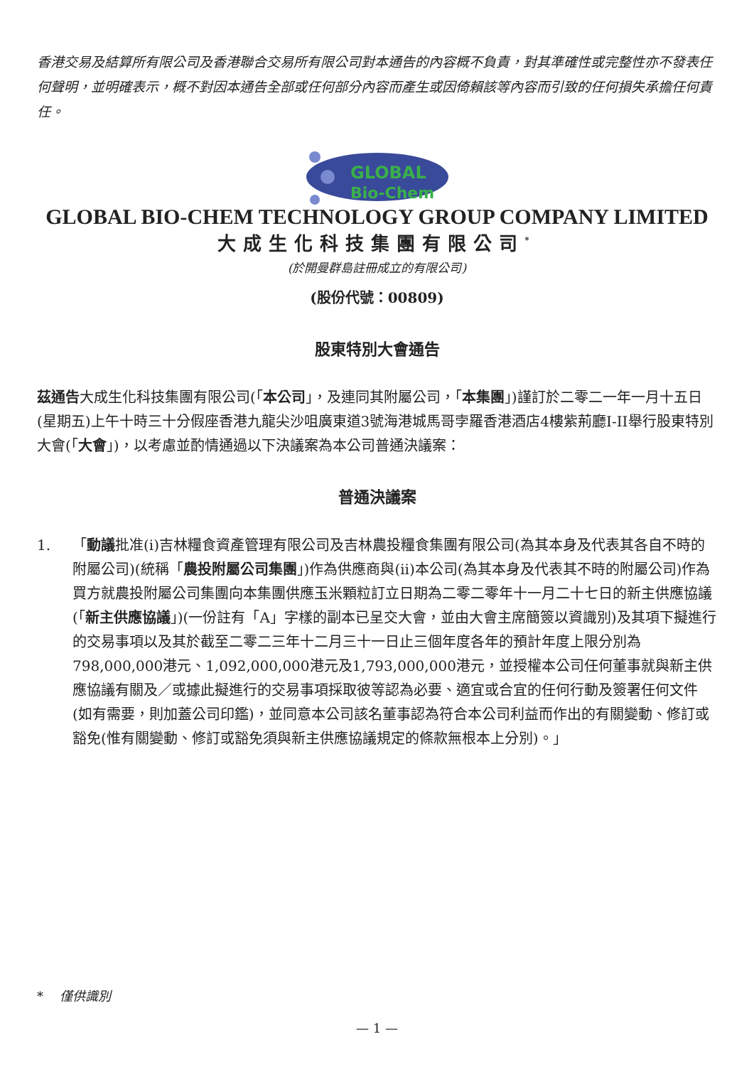香港交易及結算所有限公司及香港聯合交易所有限公司對本通告的內容概不負責，對其準確性或完整性亦不發表任何聲明，並明確表示，概不對因本通告全部或任何部分內容而產生或因倚賴該等內容而引致的任何損失承擔任何責任。
GLOBAL
Bio-Chem
GLOBAL BIO-CHEM TECHNOLOGY GROUP COMPANY LIMITED
大成生化科技集團有限公司<sup>*</sup>
(於開曼群島註冊成立的有限公司)
(股份代號：00809)
股東特別大會通告
茲通告大成生化科技集團有限公司(「本公司」，及連同其附屬公司，「本集團」)謹訂於二零二一年一月十五日(星期五)上午十時三十分假座香港九龍尖沙咀廣東道3號海港城馬哥孛羅香港酒店4樓紫荊廳I-II舉行股東特別大會(「大會」)，以考慮並酌情通過以下決議案為本公司普通決議案：
普通決議案
1. 「動議批准(i)吉林糧食資產管理有限公司及吉林農投糧食集團有限公司(為其本身及代表其各自不時的附屬公司)(統稱「農投附屬公司集團」)作為供應商與(ii)本公司(為其本身及代表其不時的附屬公司)作為買方就農投附屬公司集團向本集團供應玉米顆粒訂立日期為二零二零年十一月二十七日的新主供應協議(「新主供應協議」)(一份註有「A」字樣的副本已呈交大會，並由大會主席簡簽以資識別)及其項下擬進行的交易事項以及其於截至二零二三年十二月三十一日止三個年度各年的預計年度上限分別為798,000,000港元、1,092,000,000港元及1,793,000,000港元，並授權本公司任何董事就與新主供應協議有關及／或據此擬進行的交易事項採取彼等認為必要、適宜或合宜的任何行動及簽署任何文件(如有需要，則加蓋公司印鑑)，並同意本公司該名董事認為符合本公司利益而作出的有關變動、修訂或豁免(惟有關變動、修訂或豁免須與新主供應協議規定的條款無根本上分別)。」
* 僅供識別
— 1 —